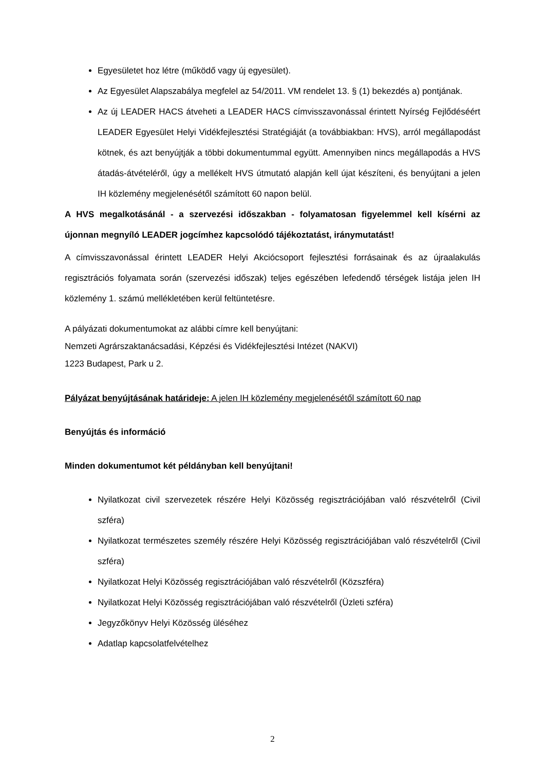Egyesületet hoz létre (működő vagy új egyesület).
Az Egyesület Alapszabálya megfelel az 54/2011. VM rendelet 13. § (1) bekezdés a) pontjának.
Az új LEADER HACS átveheti a LEADER HACS címvisszavonással érintett Nyírség Fejlődéséért LEADER Egyesület Helyi Vidékfejlesztési Stratégiáját (a továbbiakban: HVS), arról megállapodást kötnek, és azt benyújtják a többi dokumentummal együtt. Amennyiben nincs megállapodás a HVS átadás-átvételéről, úgy a mellékelt HVS útmutató alapján kell újat készíteni, és benyújtani a jelen IH közlemény megjelenésétől számított 60 napon belül.
A HVS megalkotásánál - a szervezési időszakban - folyamatosan figyelemmel kell kísérni az újonnan megnyíló LEADER jogcímhez kapcsolódó tájékoztatást, iránymutatást!
A címvisszavonással érintett LEADER Helyi Akciócsoport fejlesztési forrásainak és az újraalakulás regisztrációs folyamata során (szervezési időszak) teljes egészében lefedendő térségek listája jelen IH közlemény 1. számú mellékletében kerül feltüntetésre.
A pályázati dokumentumokat az alábbi címre kell benyújtani:
Nemzeti Agrárszaktanácsadási, Képzési és Vidékfejlesztési Intézet (NAKVI)
1223 Budapest, Park u 2.
Pályázat benyújtásának határideje: A jelen IH közlemény megjelenésétől számított 60 nap
Benyújtás és információ
Minden dokumentumot két példányban kell benyújtani!
Nyilatkozat civil szervezetek részére Helyi Közösség regisztrációjában való részvételről (Civil szféra)
Nyilatkozat természetes személy részére Helyi Közösség regisztrációjában való részvételről (Civil szféra)
Nyilatkozat Helyi Közösség regisztrációjában való részvételről (Közszféra)
Nyilatkozat Helyi Közösség regisztrációjában való részvételről (Üzleti szféra)
Jegyzőkönyv Helyi Közösség üléséhez
Adatlap kapcsolatfelvételhez
2